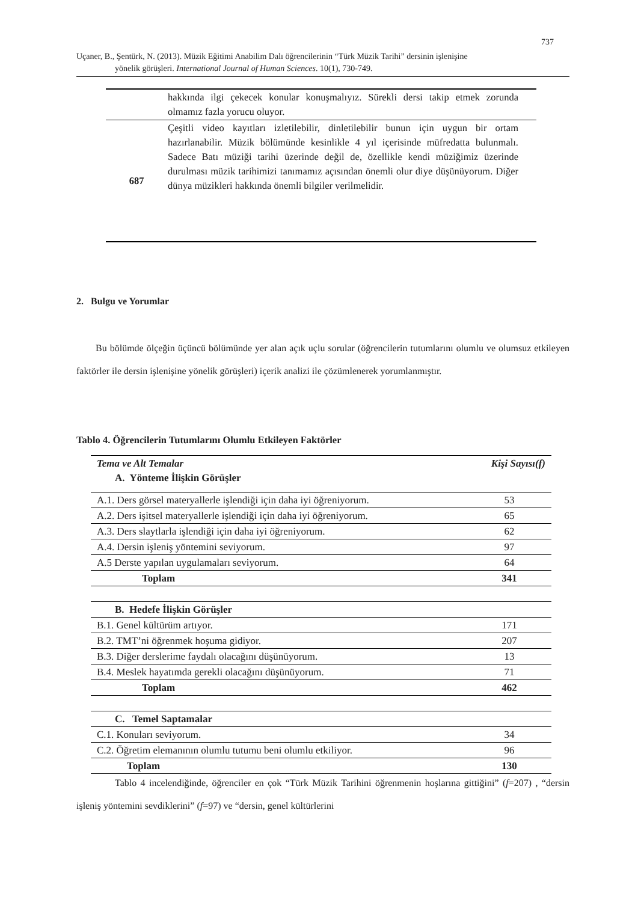737
Uçaner, B., Şentürk, N. (2013). Müzik Eğitimi Anabilim Dalı öğrencilerinin “Türk Müzik Tarihi” dersinin işlenişine
yönelik görüşleri. International Journal of Human Sciences. 10(1), 730-749.
| | hakkında ilgi çekecek konular konuşmalıyız. Sürekli dersi takip etmek zorunda olmamız fazla yorucu oluyor. |
| 687 | Çeşitli video kayıtları izletilebilir, dinletilebilir bunun için uygun bir ortam hazırlanabilir. Müzik bölümünde kesinlikle 4 yıl içerisinde müfredatta bulunmalı. Sadece Batı müziği tarihi üzerinde değil de, özellikle kendi müziğimiz üzerinde durulması müzik tarihimizi tanımamız açısından önemli olur diye düşünüyorum. Diğer dünya müzikleri hakkında önemli bilgiler verilmelidir. |
2. Bulgu ve Yorumlar
Bu bölümde ölçeğin üçüncü bölümünde yer alan açık uçlu sorular (öğrencilerin tutumlarını olumlu ve olumsuz etkileyen faktörler ile dersin işlenişine yönelik görüşleri) içerik analizi ile çözümlenerek yorumlanmıştır.
Tablo 4. Öğrencilerin Tutumlarını Olumlu Etkileyen Faktörler
| Tema ve Alt Temalar | Kişi Sayısı(f) |
| --- | --- |
| A. Yönteme İlişkin Görüşler | |
| A.1. Ders görsel materyallerle işlendiği için daha iyi öğreniyorum. | 53 |
| A.2. Ders işitsel materyallerle işlendiği için daha iyi öğreniyorum. | 65 |
| A.3. Ders slaytlarla işlendiği için daha iyi öğreniyorum. | 62 |
| A.4. Dersin işleniş yöntemini seviyorum. | 97 |
| A.5 Derste yapılan uygulamaları seviyorum. | 64 |
| Toplam | 341 |
| B. Hedefe İlişkin Görüşler | |
| B.1. Genel kültürüm artıyor. | 171 |
| B.2. TMT’ni öğrenmek hoşuma gidiyor. | 207 |
| B.3. Diğer derslerime faydalı olacağını düşünüyorum. | 13 |
| B.4. Meslek hayatımda gerekli olacağını düşünüyorum. | 71 |
| Toplam | 462 |
| C. Temel Saptamalar | |
| C.1. Konuları seviyorum. | 34 |
| C.2. Öğretim elemanının olumlu tutumu beni olumlu etkiliyor. | 96 |
| Toplam | 130 |
Tablo 4 incelendiğinde, öğrenciler en çok “Türk Müzik Tarihini öğrenmenin hoşlarına gittiğini” (f=207) , “dersin işleniş yöntemini sevdiklerini” (f=97) ve “dersin, genel kültürlerini